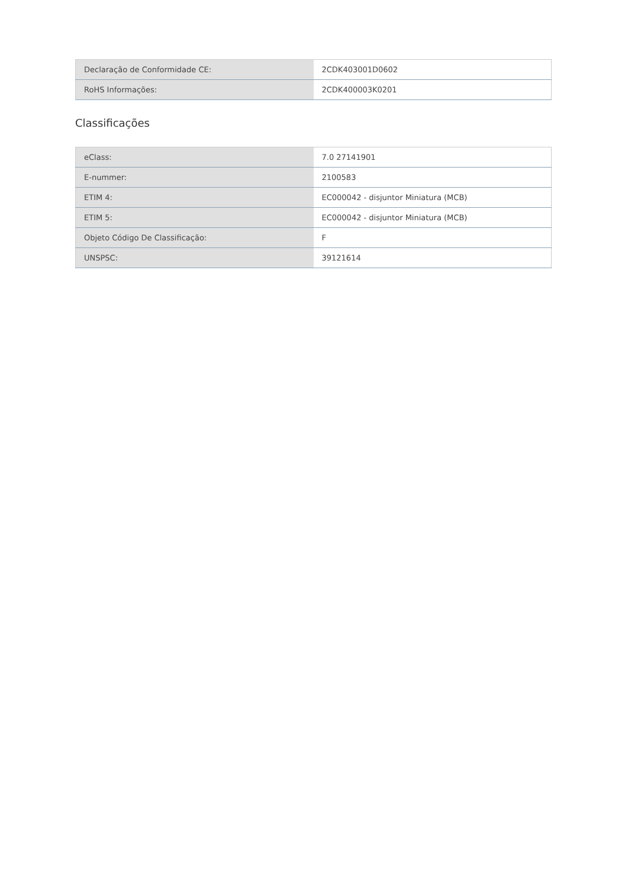| Declaração de Conformidade CE: | 2CDK403001D0602 |
| RoHS Informações: | 2CDK400003K0201 |
Classificações
| eClass: | 7.0 27141901 |
| E-nummer: | 2100583 |
| ETIM 4: | EC000042 - disjuntor Miniatura (MCB) |
| ETIM 5: | EC000042 - disjuntor Miniatura (MCB) |
| Objeto Código De Classificação: | F |
| UNSPSC: | 39121614 |